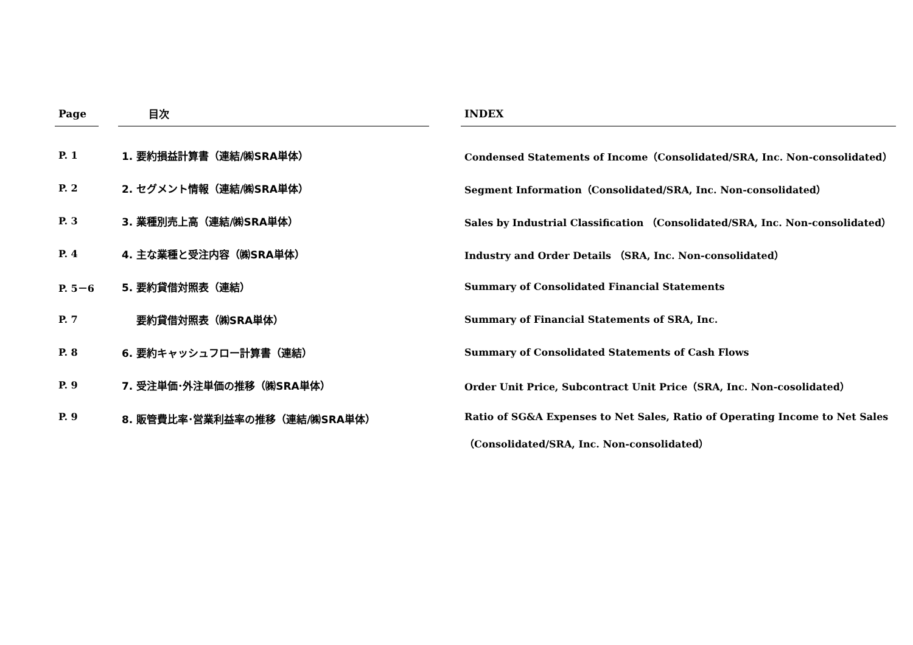| Page | | 目次 | | INDEX |
| --- | --- | --- | --- | --- |
| P. 1 | | 1. 要約損益計算書（連結/㈱SRA単体） | | Condensed Statements of Income（Consolidated/SRA, Inc. Non-consolidated） |
| P. 2 | | 2. セグメント情報（連結/㈱SRA単体） | | Segment Information（Consolidated/SRA, Inc. Non-consolidated） |
| P. 3 | | 3. 業種別売上高（連結/㈱SRA単体） | | Sales by Industrial Classification （Consolidated/SRA, Inc. Non-consolidated） |
| P. 4 | | 4. 主な業種と受注内容（㈱SRA単体） | | Industry and Order Details （SRA, Inc. Non-consolidated） |
| P. 5－6 | | 5. 要約貸借対照表（連結） | | Summary of Consolidated Financial Statements |
| P. 7 | | 要約貸借対照表（㈱SRA単体） | | Summary of Financial Statements of SRA, Inc. |
| P. 8 | | 6. 要約キャッシュフロー計算書（連結） | | Summary of Consolidated Statements of Cash Flows |
| P. 9 | | 7. 受注単価･外注単価の推移（㈱SRA単体） | | Order Unit Price, Subcontract Unit Price（SRA, Inc. Non-cosolidated） |
| P. 9 | | 8. 販管費比率･営業利益率の推移（連結/㈱SRA単体） | | Ratio of SG&A Expenses to Net Sales, Ratio of Operating Income to Net Sales （Consolidated/SRA, Inc. Non-consolidated） |